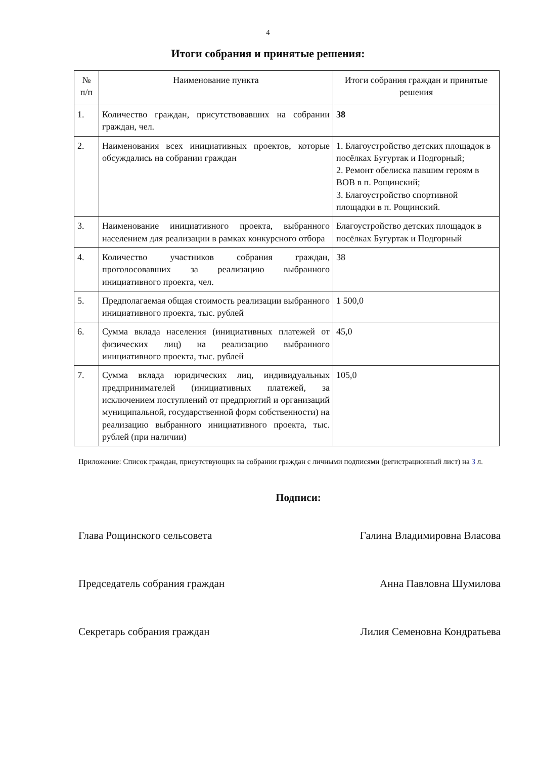4
Итоги собрания и принятые решения:
| № п/п | Наименование пункта | Итоги собрания граждан и принятые решения |
| --- | --- | --- |
| 1. | Количество граждан, присутствовавших на собрании граждан, чел. | 38 |
| 2. | Наименования всех инициативных проектов, которые обсуждались на собрании граждан | 1. Благоустройство детских площадок в посёлках Бугуртак и Подгорный; 2. Ремонт обелиска павшим героям в ВОВ в п. Рощинский; 3. Благоустройство спортивной площадки в п. Рощинский. |
| 3. | Наименование инициативного проекта, выбранного населением для реализации в рамках конкурсного отбора | Благоустройство детских площадок в посёлках Бугуртак и Подгорный |
| 4. | Количество участников собрания граждан, проголосовавших за реализацию выбранного инициативного проекта, чел. | 38 |
| 5. | Предполагаемая общая стоимость реализации выбранного инициативного проекта, тыс. рублей | 1 500,0 |
| 6. | Сумма вклада населения (инициативных платежей от физических лиц) на реализацию выбранного инициативного проекта, тыс. рублей | 45,0 |
| 7. | Сумма вклада юридических лиц, индивидуальных предпринимателей (инициативных платежей, за исключением поступлений от предприятий и организаций муниципальной, государственной форм собственности) на реализацию выбранного инициативного проекта, тыс. рублей (при наличии) | 105,0 |
Приложение: Список граждан, присутствующих на собрании граждан с личными подписями (регистрационный лист) на 3 л.
Подписи:
Глава Рощинского сельсовета Галина Владимировна Власова
Председатель собрания граждан Анна Павловна Шумилова
Секретарь собрания граждан Лилия Семеновна Кондратьева